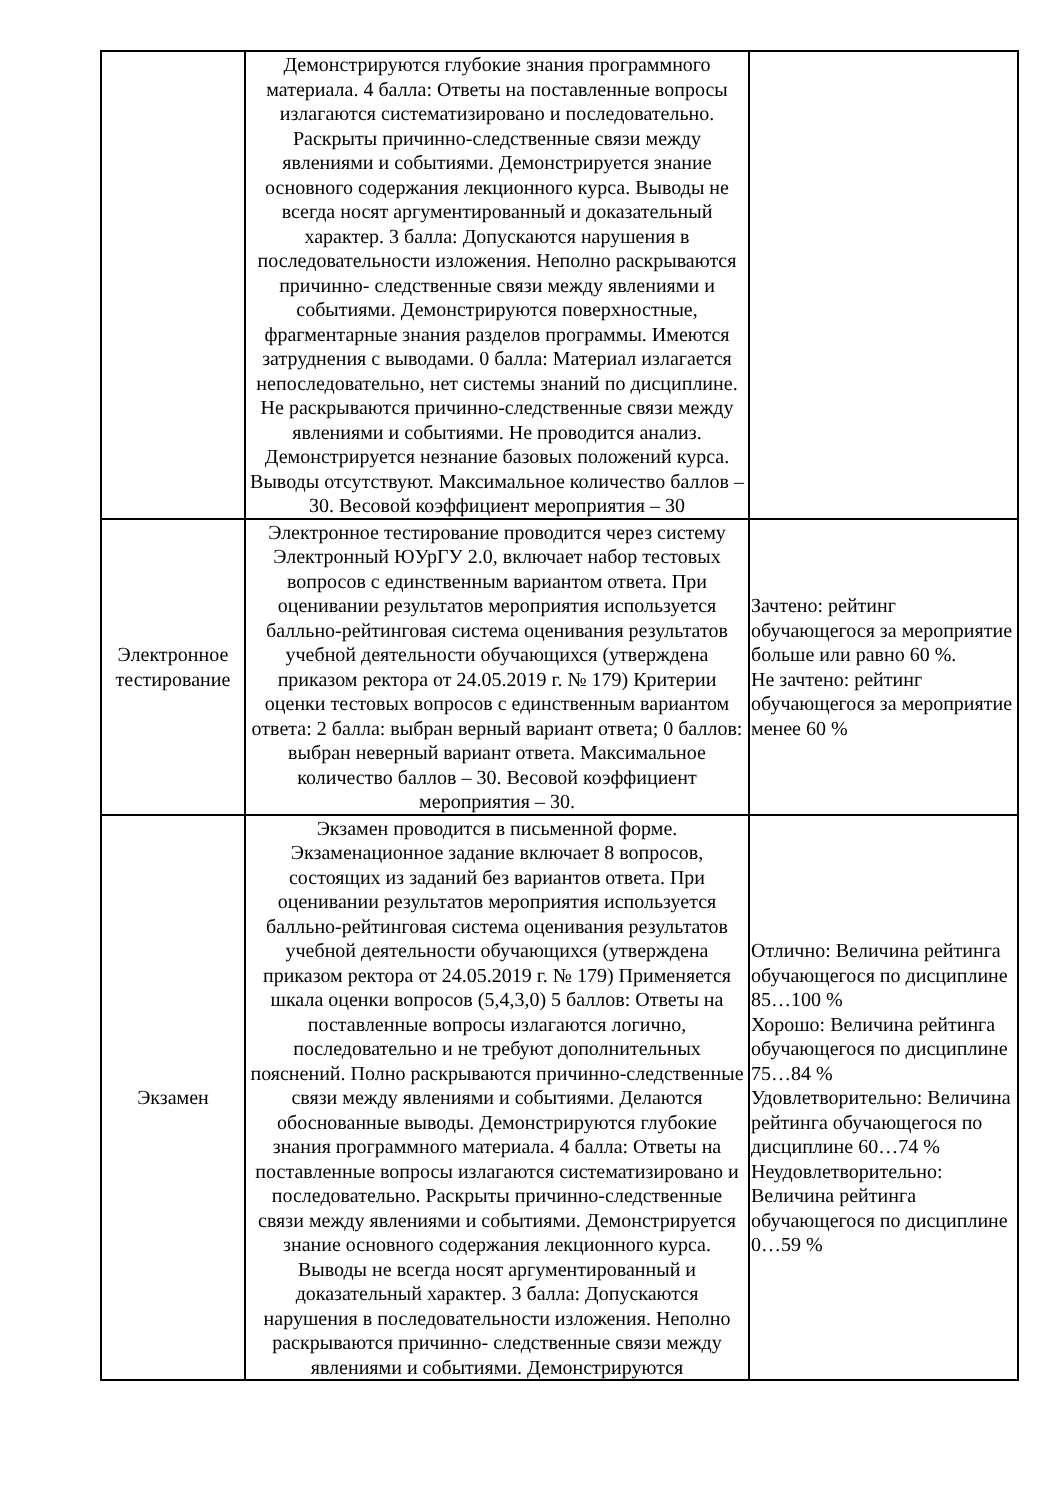| | Демонстрируются глубокие знания программного материала. 4 балла: Ответы на поставленные вопросы излагаются систематизировано и последовательно. Раскрыты причинно-следственные связи между явлениями и событиями. Демонстрируется знание основного содержания лекционного курса. Выводы не всегда носят аргументированный и доказательный характер. 3 балла: Допускаются нарушения в последовательности изложения. Неполно раскрываются причинно- следственные связи между явлениями и событиями. Демонстрируются поверхностные, фрагментарные знания разделов программы. Имеются затруднения с выводами. 0 балла: Материал излагается непоследовательно, нет системы знаний по дисциплине. Не раскрываются причинно-следственные связи между явлениями и событиями. Не проводится анализ. Демонстрируется незнание базовых положений курса. Выводы отсутствуют. Максимальное количество баллов – 30. Весовой коэффициент мероприятия – 30 | |
| Электронное тестирование | Электронное тестирование проводится через систему Электронный ЮУрГУ 2.0, включает набор тестовых вопросов с единственным вариантом ответа. При оценивании результатов мероприятия используется балльно-рейтинговая система оценивания результатов учебной деятельности обучающихся (утверждена приказом ректора от 24.05.2019 г. № 179) Критерии оценки тестовых вопросов с единственным вариантом ответа: 2 балла: выбран верный вариант ответа; 0 баллов: выбран неверный вариант ответа. Максимальное количество баллов – 30. Весовой коэффициент мероприятия – 30. | Зачтено: рейтинг обучающегося за мероприятие больше или равно 60 %. Не зачтено: рейтинг обучающегося за мероприятие менее 60 % |
| Экзамен | Экзамен проводится в письменной форме. Экзаменационное задание включает 8 вопросов, состоящих из заданий без вариантов ответа. При оценивании результатов мероприятия используется балльно-рейтинговая система оценивания результатов учебной деятельности обучающихся (утверждена приказом ректора от 24.05.2019 г. № 179) Применяется шкала оценки вопросов (5,4,3,0) 5 баллов: Ответы на поставленные вопросы излагаются логично, последовательно и не требуют дополнительных пояснений. Полно раскрываются причинно-следственные связи между явлениями и событиями. Делаются обоснованные выводы. Демонстрируются глубокие знания программного материала. 4 балла: Ответы на поставленные вопросы излагаются систематизировано и последовательно. Раскрыты причинно-следственные связи между явлениями и событиями. Демонстрируется знание основного содержания лекционного курса. Выводы не всегда носят аргументированный и доказательный характер. 3 балла: Допускаются нарушения в последовательности изложения. Неполно раскрываются причинно- следственные связи между явлениями и событиями. Демонстрируются | Отлично: Величина рейтинга обучающегося по дисциплине 85…100 % Хорошо: Величина рейтинга обучающегося по дисциплине 75…84 % Удовлетворительно: Величина рейтинга обучающегося по дисциплине 60…74 % Неудовлетворительно: Величина рейтинга обучающегося по дисциплине 0…59 % |